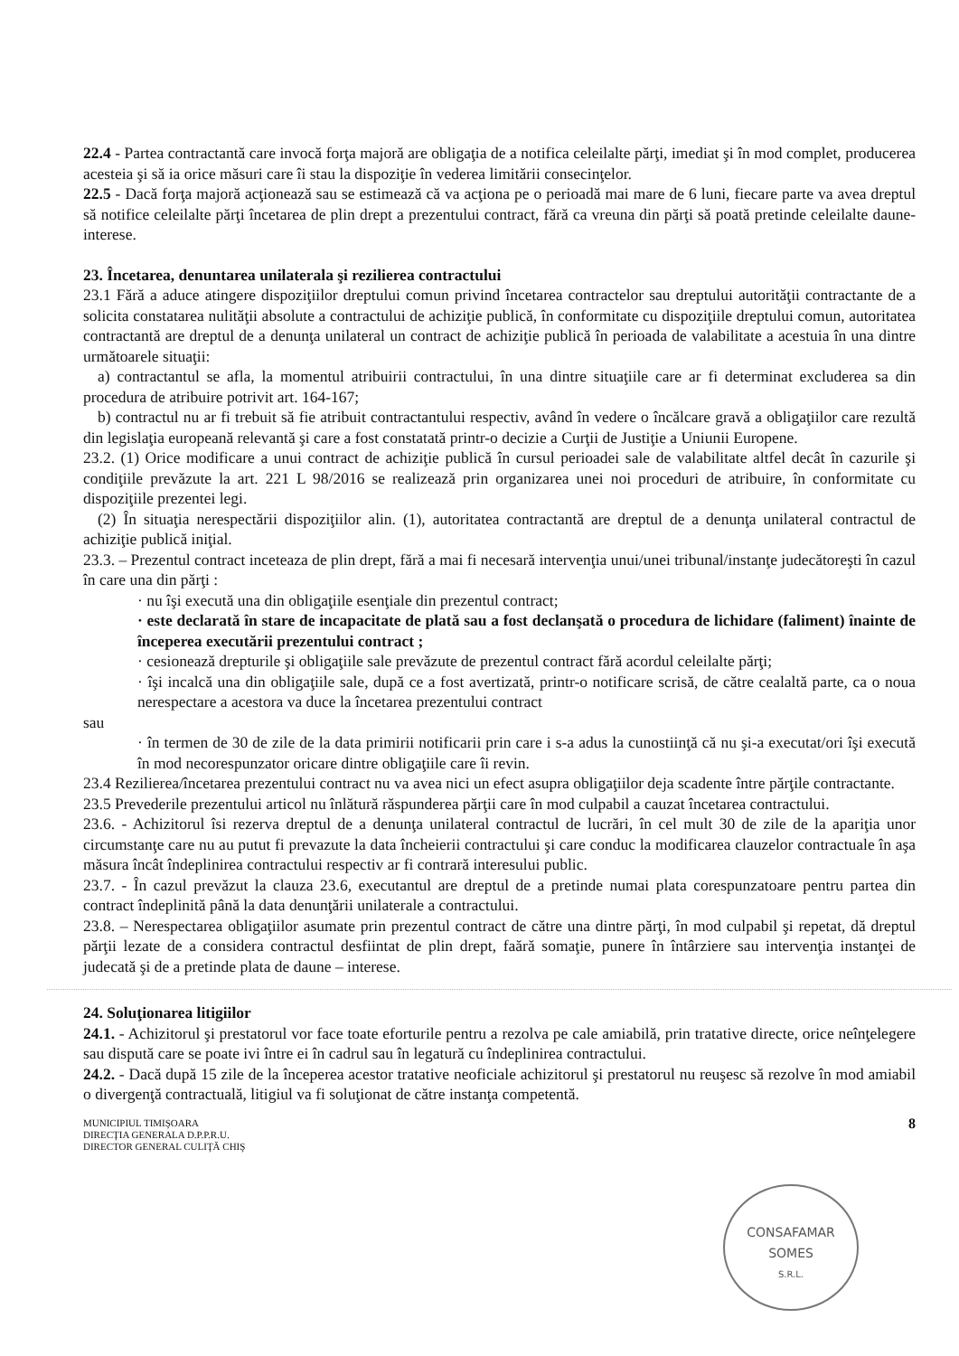22.4 - Partea contractantă care invocă forţa majoră are obligaţia de a notifica celeilalte părţi, imediat şi în mod complet, producerea acesteia şi să ia orice măsuri care îi stau la dispoziţie în vederea limitării consecinţelor.
22.5 - Dacă forţa majoră acţionează sau se estimează că va acţiona pe o perioadă mai mare de 6 luni, fiecare parte va avea dreptul să notifice celeilalte părţi încetarea de plin drept a prezentului contract, fără ca vreuna din părţi să poată pretinde celeilalte daune-interese.
23. Încetarea, denuntarea unilaterala şi rezilierea contractului
23.1 Fără a aduce atingere dispoziţiilor dreptului comun privind încetarea contractelor sau dreptului autorităţii contractante de a solicita constatarea nulităţii absolute a contractului de achiziţie publică, în conformitate cu dispoziţiile dreptului comun, autoritatea contractantă are dreptul de a denunţa unilateral un contract de achiziţie publică în perioada de valabilitate a acestuia în una dintre următoarele situaţii:
a) contractantul se afla, la momentul atribuirii contractului, în una dintre situaţiile care ar fi determinat excluderea sa din procedura de atribuire potrivit art. 164-167;
b) contractul nu ar fi trebuit să fie atribuit contractantului respectiv, având în vedere o încălcare gravă a obligaţiilor care rezultă din legislaţia europeană relevantă şi care a fost constatată printr-o decizie a Curţii de Justiţie a Uniunii Europene.
23.2. (1) Orice modificare a unui contract de achiziţie publică în cursul perioadei sale de valabilitate altfel decât în cazurile şi condiţiile prevăzute la art. 221 L 98/2016 se realizează prin organizarea unei noi proceduri de atribuire, în conformitate cu dispoziţiile prezentei legi.
(2) În situaţia nerespectării dispoziţiilor alin. (1), autoritatea contractantă are dreptul de a denunţa unilateral contractul de achiziţie publică iniţial.
23.3. – Prezentul contract inceteaza de plin drept, fără a mai fi necesară intervenţia unui/unei tribunal/instanţe judecătoreşti în cazul în care una din părţi :
· nu îşi execută una din obligaţiile esenţiale din prezentul contract;
· este declarată în stare de incapacitate de plată sau a fost declanşată o procedura de lichidare (faliment) înainte de începerea executării prezentului contract ;
· cesionează drepturile şi obligaţiile sale prevăzute de prezentul contract fără acordul celeilalte părţi;
· îşi incalcă una din obligaţiile sale, după ce a fost avertizată, printr-o notificare scrisă, de către cealaltă parte, ca o noua nerespectare a acestora va duce la încetarea prezentului contract
sau
· în termen de 30 de zile de la data primirii notificarii prin care i s-a adus la cunostiinţă că nu şi-a executat/ori îşi execută în mod necorespunzator oricare dintre obligaţiile care îi revin.
23.4 Rezilierea/încetarea prezentului contract nu va avea nici un efect asupra obligaţiilor deja scadente între părţile contractante.
23.5 Prevederile prezentului articol nu înlătură răspunderea părţii care în mod culpabil a cauzat încetarea contractului.
23.6. - Achizitorul îsi rezerva dreptul de a denunţa unilateral contractul de lucrări, în cel mult 30 de zile de la apariţia unor circumstanţe care nu au putut fi prevazute la data încheierii contractului şi care conduc la modificarea clauzelor contractuale în aşa măsura încât îndeplinirea contractului respectiv ar fi contrară interesului public.
23.7. - În cazul prevăzut la clauza 23.6, executantul are dreptul de a pretinde numai plata corespunzatoare pentru partea din contract îndeplinită până la data denunţării unilaterale a contractului.
23.8. – Nerespectarea obligaţiilor asumate prin prezentul contract de către una dintre părţi, în mod culpabil şi repetat, dă dreptul părţii lezate de a considera contractul desfiintat de plin drept, faără somaţie, punere în întârziere sau intervenţia instanţei de judecată şi de a pretinde plata de daune – interese.
24. Soluţionarea litigiilor
24.1. - Achizitorul şi prestatorul vor face toate eforturile pentru a rezolva pe cale amiabilă, prin tratative directe, orice neînţelegere sau dispută care se poate ivi între ei în cadrul sau în legatură cu îndeplinirea contractului.
24.2. - Dacă după 15 zile de la începerea acestor tratative neoficiale achizitorul şi prestatorul nu reuşesc să rezolve în mod amiabil o divergenţă contractuală, litigiul va fi soluţionat de către instanţa competentă.
MUNICIPIUL TIMIŞOARA
DIRECŢIA GENERALA D.P.P.R.U.
DIRECTOR GENERAL CULIŢĂ CHIŞ
8
CONSAFAMAR
SOMES
S.R.L.